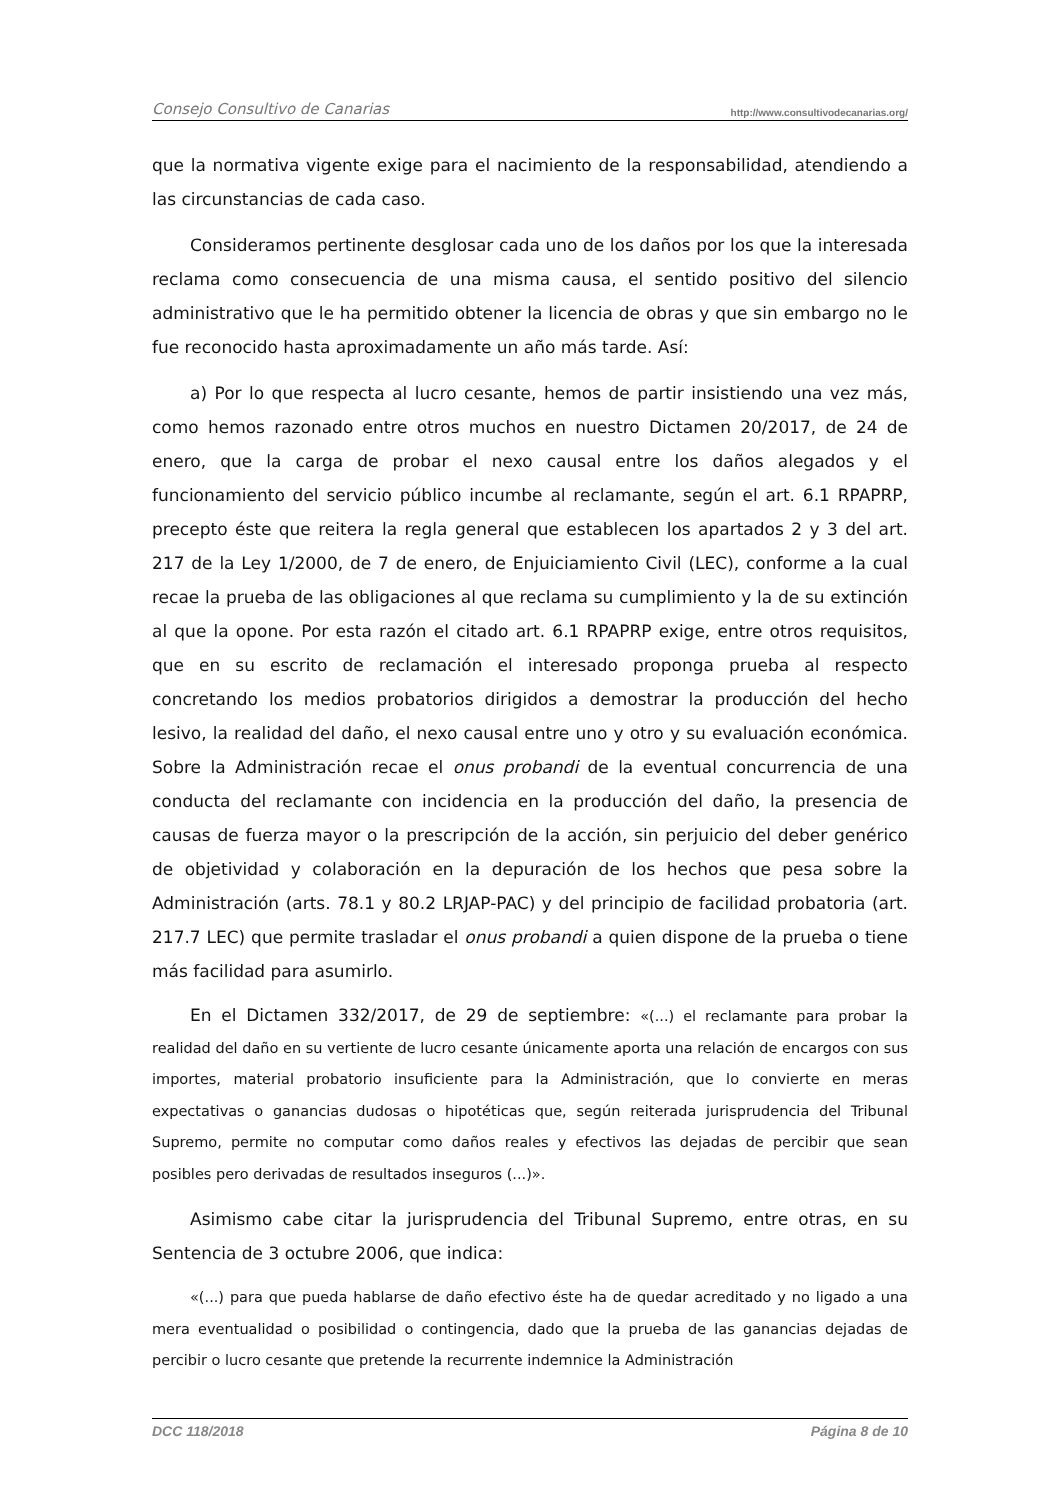Consejo Consultivo de Canarias http://www.consultivodecanarias.org/
que la normativa vigente exige para el nacimiento de la responsabilidad, atendiendo a las circunstancias de cada caso.
Consideramos pertinente desglosar cada uno de los daños por los que la interesada reclama como consecuencia de una misma causa, el sentido positivo del silencio administrativo que le ha permitido obtener la licencia de obras y que sin embargo no le fue reconocido hasta aproximadamente un año más tarde. Así:
a) Por lo que respecta al lucro cesante, hemos de partir insistiendo una vez más, como hemos razonado entre otros muchos en nuestro Dictamen 20/2017, de 24 de enero, que la carga de probar el nexo causal entre los daños alegados y el funcionamiento del servicio público incumbe al reclamante, según el art. 6.1 RPAPRP, precepto éste que reitera la regla general que establecen los apartados 2 y 3 del art. 217 de la Ley 1/2000, de 7 de enero, de Enjuiciamiento Civil (LEC), conforme a la cual recae la prueba de las obligaciones al que reclama su cumplimiento y la de su extinción al que la opone. Por esta razón el citado art. 6.1 RPAPRP exige, entre otros requisitos, que en su escrito de reclamación el interesado proponga prueba al respecto concretando los medios probatorios dirigidos a demostrar la producción del hecho lesivo, la realidad del daño, el nexo causal entre uno y otro y su evaluación económica. Sobre la Administración recae el onus probandi de la eventual concurrencia de una conducta del reclamante con incidencia en la producción del daño, la presencia de causas de fuerza mayor o la prescripción de la acción, sin perjuicio del deber genérico de objetividad y colaboración en la depuración de los hechos que pesa sobre la Administración (arts. 78.1 y 80.2 LRJAP-PAC) y del principio de facilidad probatoria (art. 217.7 LEC) que permite trasladar el onus probandi a quien dispone de la prueba o tiene más facilidad para asumirlo.
En el Dictamen 332/2017, de 29 de septiembre: «(...) el reclamante para probar la realidad del daño en su vertiente de lucro cesante únicamente aporta una relación de encargos con sus importes, material probatorio insuficiente para la Administración, que lo convierte en meras expectativas o ganancias dudosas o hipotéticas que, según reiterada jurisprudencia del Tribunal Supremo, permite no computar como daños reales y efectivos las dejadas de percibir que sean posibles pero derivadas de resultados inseguros (...)».
Asimismo cabe citar la jurisprudencia del Tribunal Supremo, entre otras, en su Sentencia de 3 octubre 2006, que indica:
«(...) para que pueda hablarse de daño efectivo éste ha de quedar acreditado y no ligado a una mera eventualidad o posibilidad o contingencia, dado que la prueba de las ganancias dejadas de percibir o lucro cesante que pretende la recurrente indemnice la Administración
DCC 118/2018 Página 8 de 10